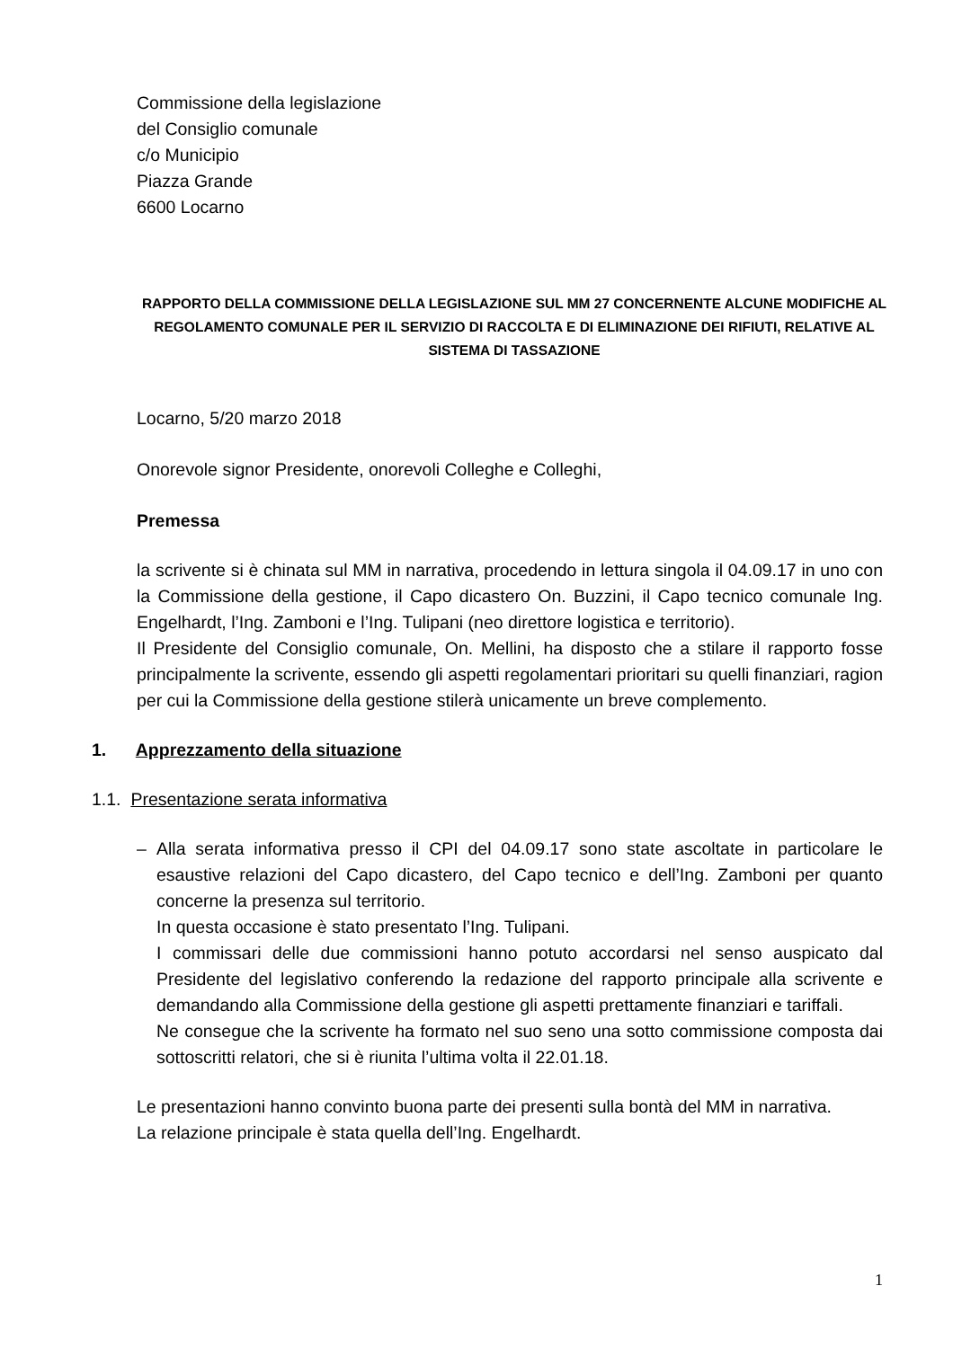Commissione della legislazione
del Consiglio comunale
c/o Municipio
Piazza Grande
6600 Locarno
RAPPORTO DELLA COMMISSIONE DELLA LEGISLAZIONE SUL MM 27 CONCERNENTE ALCUNE MODIFICHE AL REGOLAMENTO COMUNALE PER IL SERVIZIO DI RACCOLTA E DI ELIMINAZIONE DEI RIFIUTI, RELATIVE AL SISTEMA DI TASSAZIONE
Locarno, 5/20 marzo 2018
Onorevole signor Presidente, onorevoli Colleghe e Colleghi,
Premessa
la scrivente si è chinata sul MM in narrativa, procedendo in lettura singola il 04.09.17 in uno con la Commissione della gestione, il Capo dicastero On. Buzzini, il Capo tecnico comunale Ing. Engelhardt, l’Ing. Zamboni e l’Ing. Tulipani (neo direttore logistica e territorio).
Il Presidente del Consiglio comunale, On. Mellini, ha disposto che a stilare il rapporto fosse principalmente la scrivente, essendo gli aspetti regolamentari prioritari su quelli finanziari, ragion per cui la Commissione della gestione stilerà unicamente un breve complemento.
1. Apprezzamento della situazione
1.1. Presentazione serata informativa
– Alla serata informativa presso il CPI del 04.09.17 sono state ascoltate in particolare le esaustive relazioni del Capo dicastero, del Capo tecnico e dell’Ing. Zamboni per quanto concerne la presenza sul territorio.
In questa occasione è stato presentato l’Ing. Tulipani.
I commissari delle due commissioni hanno potuto accordarsi nel senso auspicato dal Presidente del legislativo conferendo la redazione del rapporto principale alla scrivente e demandando alla Commissione della gestione gli aspetti prettamente finanziari e tariffali.
Ne consegue che la scrivente ha formato nel suo seno una sotto commissione composta dai sottoscritti relatori, che si è riunita l’ultima volta il 22.01.18.
Le presentazioni hanno convinto buona parte dei presenti sulla bontà del MM in narrativa.
La relazione principale è stata quella dell’Ing. Engelhardt.
1